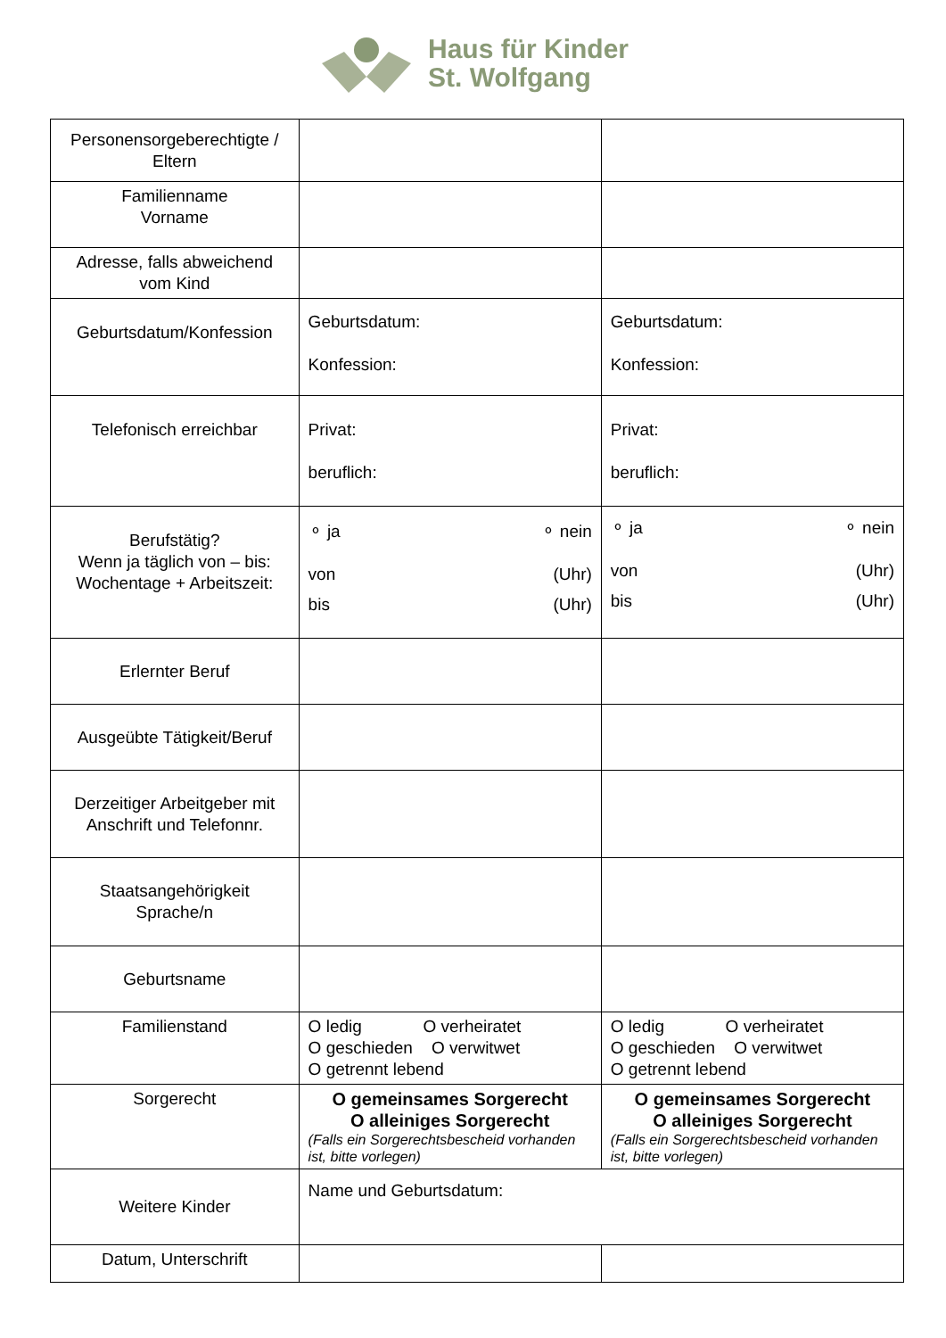Haus für Kinder
St. Wolfgang
| Personensorgeberechtigte / Eltern | | |
| Familienname Vorname | | |
| Adresse, falls abweichend vom Kind | | |
| Geburtsdatum/Konfession | Geburtsdatum: Konfession: | Geburtsdatum: Konfession: |
| Telefonisch erreichbar | Privat: beruflich: | Privat: beruflich: |
| Berufstätig? Wenn ja täglich von – bis: Wochentage + Arbeitszeit: | ⚬ ja ⚬ nein von (Uhr) bis (Uhr) | ⚬ ja ⚬ nein von (Uhr) bis (Uhr) |
| Erlernter Beruf | | |
| Ausgeübte Tätigkeit/Beruf | | |
| Derzeitiger Arbeitgeber mit Anschrift und Telefonnr. | | |
| Staatsangehörigkeit Sprache/n | | |
| Geburtsname | | |
| Familienstand | O ledig O verheiratet O geschieden O verwitwet O getrennt lebend | O ledig O verheiratet O geschieden O verwitwet O getrennt lebend |
| Sorgerecht | O gemeinsames Sorgerecht O alleiniges Sorgerecht (Falls ein Sorgerechtsbescheid vorhanden ist, bitte vorlegen) | O gemeinsames Sorgerecht O alleiniges Sorgerecht (Falls ein Sorgerechtsbescheid vorhanden ist, bitte vorlegen) |
| Weitere Kinder | Name und Geburtsdatum: | |
| Datum, Unterschrift | | |